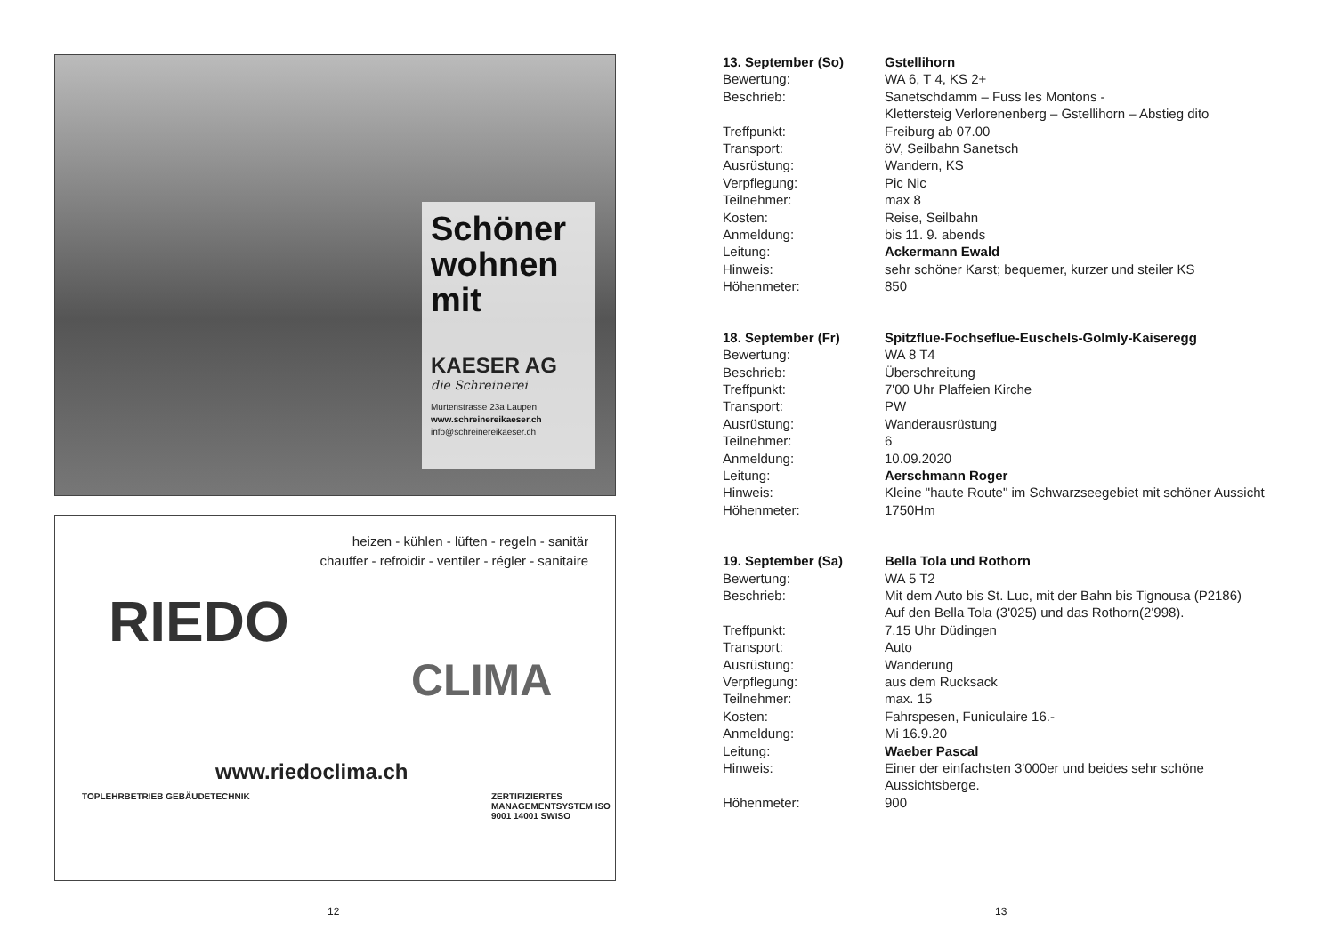Schöner wohnen mit
KAESER AG
die Schreinerei
Murtenstrasse 23a Laupen
www.schreinereikaeser.ch
info@schreinereikaeser.ch
heizen - kühlen - lüften - regeln - sanitär
chauffer - refroidir - ventiler - régler - sanitaire
RIEDO
CLIMA
www.riedoclima.ch
TOPLEHRBETRIEB GEBÄUDETECHNIK
ZERTIFIZIERTES MANAGEMENTSYSTEM ISO 9001 14001 SWISO
12
13. September (So) Gstellihorn
Bewertung: WA 6, T 4, KS 2+
Beschrieb: Sanetschdamm – Fuss les Montons -
Klettersteig Verlorenenberg – Gstellihorn – Abstieg dito
Treffpunkt: Freiburg ab 07.00
Transport: öV, Seilbahn Sanetsch
Ausrüstung: Wandern, KS
Verpflegung: Pic Nic
Teilnehmer: max 8
Kosten: Reise, Seilbahn
Anmeldung: bis 11. 9. abends
Leitung: Ackermann Ewald
Hinweis: sehr schöner Karst; bequemer, kurzer und steiler KS
Höhenmeter: 850
18. September (Fr) Spitzflue-Fochseflue-Euschels-Golmly-Kaiseregg
Bewertung: WA 8 T4
Beschrieb: Überschreitung
Treffpunkt: 7'00 Uhr Plaffeien Kirche
Transport: PW
Ausrüstung: Wanderausrüstung
Teilnehmer: 6
Anmeldung: 10.09.2020
Leitung: Aerschmann Roger
Hinweis: Kleine "haute Route" im Schwarzseegebiet mit schöner Aussicht
Höhenmeter: 1750Hm
19. September (Sa) Bella Tola und Rothorn
Bewertung: WA 5 T2
Beschrieb: Mit dem Auto bis St. Luc, mit der Bahn bis Tignousa (P2186)
Auf den Bella Tola (3'025) und das Rothorn(2'998).
Treffpunkt: 7.15 Uhr Düdingen
Transport: Auto
Ausrüstung: Wanderung
Verpflegung: aus dem Rucksack
Teilnehmer: max. 15
Kosten: Fahrspesen, Funiculaire 16.-
Anmeldung: Mi 16.9.20
Leitung: Waeber Pascal
Hinweis: Einer der einfachsten 3'000er und beides sehr schöne
Aussichtsberge.
Höhenmeter: 900
13